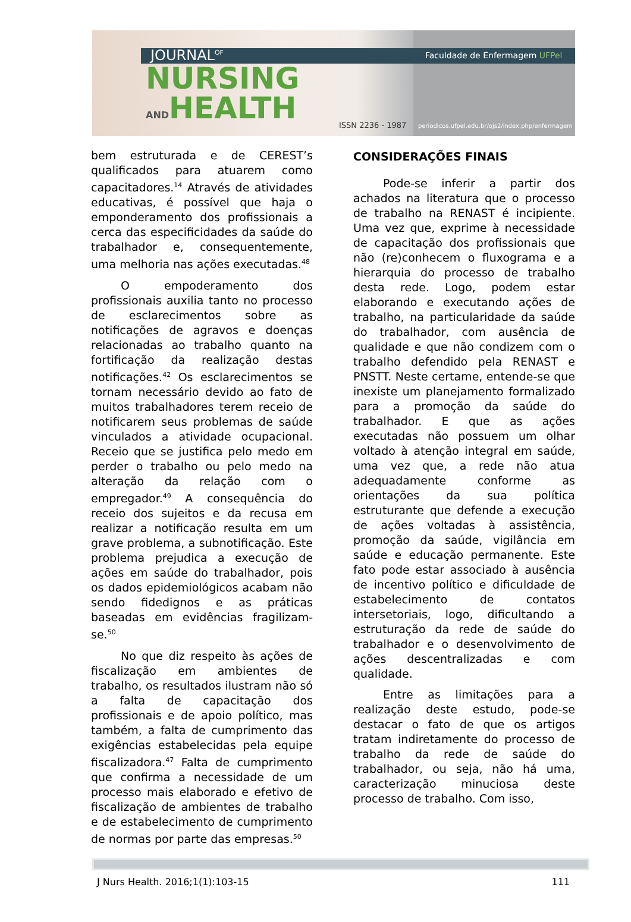JOURNAL<sup>OF</sup>
NURSING
ANDHEALTH
Faculdade de Enfermagem UFPel
ISSN 2236 - 1987
periodicos.ufpel.edu.br/ojs2/index.php/enfermagem
bem estruturada e de CEREST’s qualificados para atuarem como capacitadores.<sup>14</sup> Através de atividades educativas, é possível que haja o emponderamento dos profissionais a cerca das especificidades da saúde do trabalhador e, consequentemente, uma melhoria nas ações executadas.<sup>48</sup>
O empoderamento dos profissionais auxilia tanto no processo de esclarecimentos sobre as notificações de agravos e doenças relacionadas ao trabalho quanto na fortificação da realização destas notificações.<sup>42</sup> Os esclarecimentos se tornam necessário devido ao fato de muitos trabalhadores terem receio de notificarem seus problemas de saúde vinculados a atividade ocupacional. Receio que se justifica pelo medo em perder o trabalho ou pelo medo na alteração da relação com o empregador.<sup>49</sup> A consequência do receio dos sujeitos e da recusa em realizar a notificação resulta em um grave problema, a subnotificação. Este problema prejudica a execução de ações em saúde do trabalhador, pois os dados epidemiológicos acabam não sendo fidedignos e as práticas baseadas em evidências fragilizam-se.<sup>50</sup>
No que diz respeito às ações de fiscalização em ambientes de trabalho, os resultados ilustram não só a falta de capacitação dos profissionais e de apoio político, mas também, a falta de cumprimento das exigências estabelecidas pela equipe fiscalizadora.<sup>47</sup> Falta de cumprimento que confirma a necessidade de um processo mais elaborado e efetivo de fiscalização de ambientes de trabalho e de estabelecimento de cumprimento de normas por parte das empresas.<sup>50</sup>
CONSIDERAÇÕES FINAIS
Pode-se inferir a partir dos achados na literatura que o processo de trabalho na RENAST é incipiente. Uma vez que, exprime à necessidade de capacitação dos profissionais que não (re)conhecem o fluxograma e a hierarquia do processo de trabalho desta rede. Logo, podem estar elaborando e executando ações de trabalho, na particularidade da saúde do trabalhador, com ausência de qualidade e que não condizem com o trabalho defendido pela RENAST e PNSTT. Neste certame, entende-se que inexiste um planejamento formalizado para a promoção da saúde do trabalhador. E que as ações executadas não possuem um olhar voltado à atenção integral em saúde, uma vez que, a rede não atua adequadamente conforme as orientações da sua política estruturante que defende a execução de ações voltadas à assistência, promoção da saúde, vigilância em saúde e educação permanente. Este fato pode estar associado à ausência de incentivo político e dificuldade de estabelecimento de contatos intersetoriais, logo, dificultando a estruturação da rede de saúde do trabalhador e o desenvolvimento de ações descentralizadas e com qualidade.
Entre as limitações para a realização deste estudo, pode-se destacar o fato de que os artigos tratam indiretamente do processo de trabalho da rede de saúde do trabalhador, ou seja, não há uma, caracterização minuciosa deste processo de trabalho. Com isso,
J Nurs Health. 2016;1(1):103-15 111